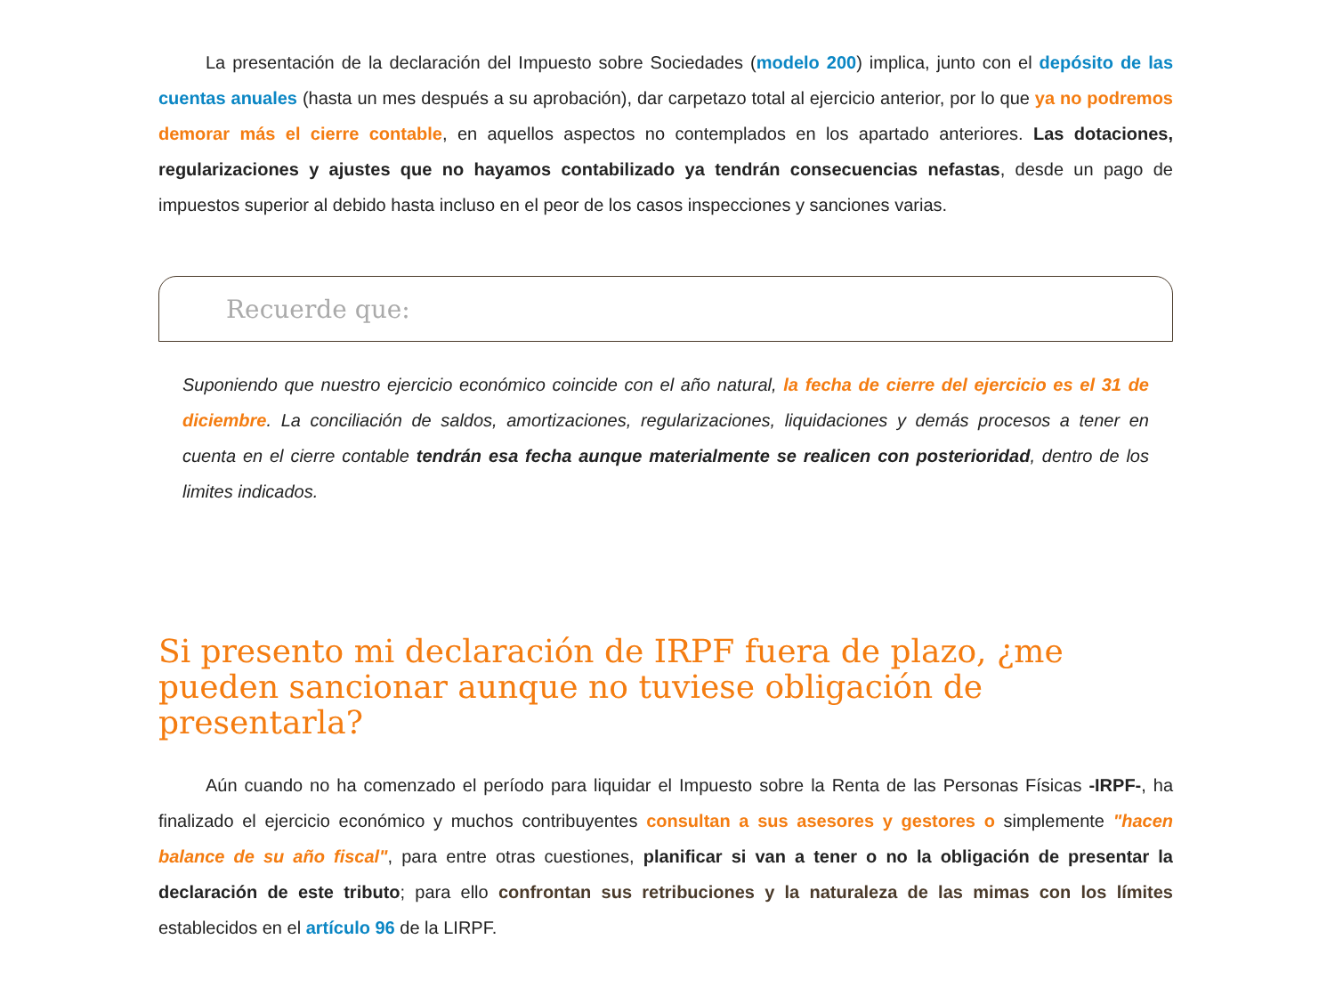La presentación de la declaración del Impuesto sobre Sociedades (modelo 200) implica, junto con el depósito de las cuentas anuales (hasta un mes después a su aprobación), dar carpetazo total al ejercicio anterior, por lo que ya no podremos demorar más el cierre contable, en aquellos aspectos no contemplados en los apartado anteriores. Las dotaciones, regularizaciones y ajustes que no hayamos contabilizado ya tendrán consecuencias nefastas, desde un pago de impuestos superior al debido hasta incluso en el peor de los casos inspecciones y sanciones varias.
Recuerde que:
Suponiendo que nuestro ejercicio económico coincide con el año natural, la fecha de cierre del ejercicio es el 31 de diciembre. La conciliación de saldos, amortizaciones, regularizaciones, liquidaciones y demás procesos a tener en cuenta en el cierre contable tendrán esa fecha aunque materialmente se realicen con posterioridad, dentro de los limites indicados.
Si presento mi declaración de IRPF fuera de plazo, ¿me pueden sancionar aunque no tuviese obligación de presentarla?
Aún cuando no ha comenzado el período para liquidar el Impuesto sobre la Renta de las Personas Físicas -IRPF-, ha finalizado el ejercicio económico y muchos contribuyentes consultan a sus asesores y gestores o simplemente "hacen balance de su año fiscal", para entre otras cuestiones, planificar si van a tener o no la obligación de presentar la declaración de este tributo; para ello confrontan sus retribuciones y la naturaleza de las mimas con los límites establecidos en el artículo 96 de la LIRPF.